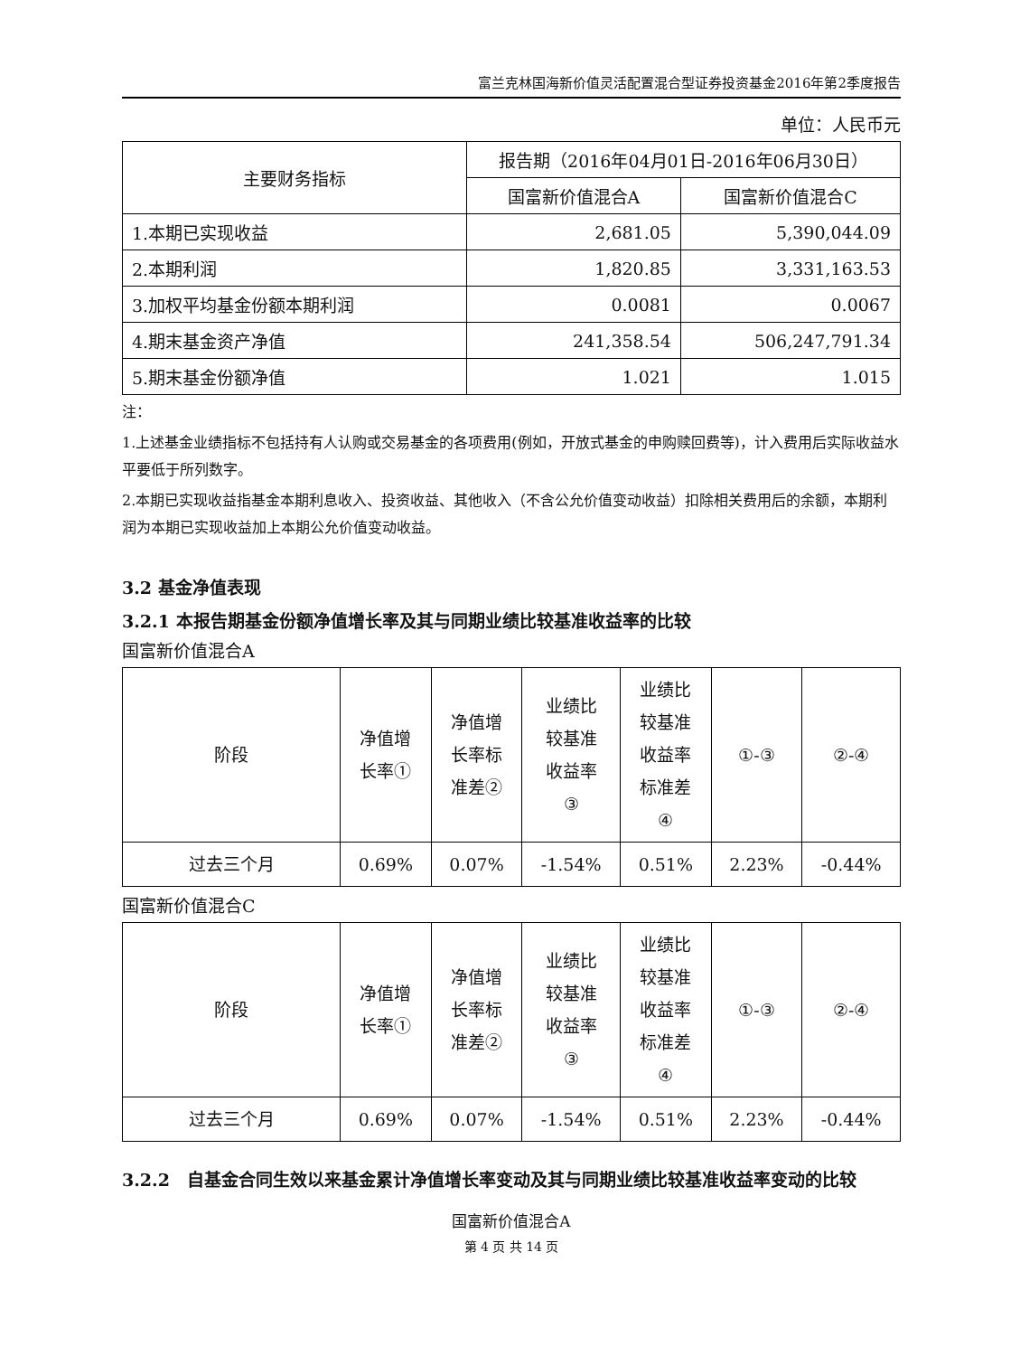富兰克林国海新价值灵活配置混合型证券投资基金2016年第2季度报告
单位：人民币元
| 主要财务指标 | 报告期（2016年04月01日-2016年06月30日） | |
| --- | --- | --- |
| | 国富新价值混合A | 国富新价值混合C |
| 1.本期已实现收益 | 2,681.05 | 5,390,044.09 |
| 2.本期利润 | 1,820.85 | 3,331,163.53 |
| 3.加权平均基金份额本期利润 | 0.0081 | 0.0067 |
| 4.期末基金资产净值 | 241,358.54 | 506,247,791.34 |
| 5.期末基金份额净值 | 1.021 | 1.015 |
注：
1.上述基金业绩指标不包括持有人认购或交易基金的各项费用(例如，开放式基金的申购赎回费等)，计入费用后实际收益水平要低于所列数字。
2.本期已实现收益指基金本期利息收入、投资收益、其他收入（不含公允价值变动收益）扣除相关费用后的余额，本期利润为本期已实现收益加上本期公允价值变动收益。
3.2 基金净值表现
3.2.1 本报告期基金份额净值增长率及其与同期业绩比较基准收益率的比较
国富新价值混合A
| 阶段 | 净值增 长率① | 净值增 长率标 准差② | 业绩比 较基准 收益率 ③ | 业绩比 较基准 收益率 标准差 ④ | ①-③ | ②-④ |
| --- | --- | --- | --- | --- | --- | --- |
| 过去三个月 | 0.69% | 0.07% | -1.54% | 0.51% | 2.23% | -0.44% |
国富新价值混合C
| 阶段 | 净值增 长率① | 净值增 长率标 准差② | 业绩比 较基准 收益率 ③ | 业绩比 较基准 收益率 标准差 ④ | ①-③ | ②-④ |
| --- | --- | --- | --- | --- | --- | --- |
| 过去三个月 | 0.69% | 0.07% | -1.54% | 0.51% | 2.23% | -0.44% |
3.2.2　自基金合同生效以来基金累计净值增长率变动及其与同期业绩比较基准收益率变动的比较
国富新价值混合A
第 4 页 共 14 页